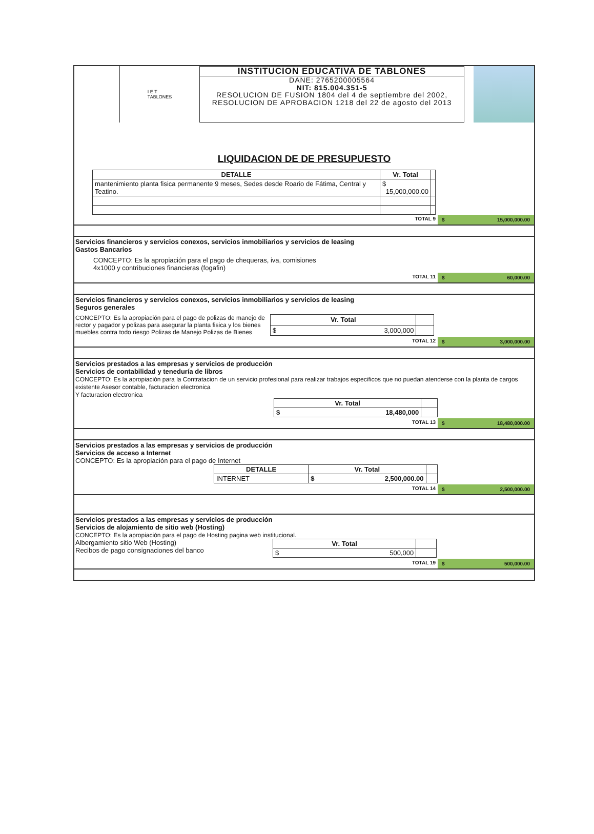I E T
TABLONES
INSTITUCION EDUCATIVA DE TABLONES
DANE: 2765200005564
NIT: 815.004.351-5
RESOLUCION DE FUSION 1804 del 4 de septiembre del 2002, RESOLUCION DE APROBACION 1218 del 22 de agosto del 2013
LIQUIDACION DE DE PRESUPUESTO
| DETALLE | Vr. Total | |
| --- | --- | --- |
| mantenimiento planta fisica permanente 9 meses, Sedes desde Roario de Fátima, Central y Teatino. | $ 15,000,000.00 | |
TOTAL 9 $ 15,000,000.00
Servicios financieros y servicios conexos, servicios inmobiliarios y servicios de leasing
Gastos Bancarios
CONCEPTO: Es la apropiación para el pago de chequeras, iva, comisiones
4x1000 y contribuciones financieras (fogafin)
TOTAL 11 $ 60,000.00
Servicios financieros y servicios conexos, servicios inmobiliarios y servicios de leasing
Seguros generales
CONCEPTO: Es la apropiación para el pago de polizas de manejo de rector y pagador y polizas para asegurar la planta fisica y los bienes muebles contra todo riesgo Polizas de Manejo Polizas de Bienes
| Vr. Total | |
| --- | --- |
| $ 3,000,000 | |
TOTAL 12 $ 3,000,000.00
Servicios prestados a las empresas y servicios de producción
Servicios de contabilidad y teneduría de libros
CONCEPTO: Es la apropiación para la Contratacion de un servicio profesional para realizar trabajos especificos que no puedan atenderse con la planta de cargos existente Asesor contable, facturacion electronica
Y facturacion electronica
| Vr. Total | |
| --- | --- |
| $ 18,480,000 | |
TOTAL 13 $ 18,480,000.00
Servicios prestados a las empresas y servicios de producción
Servicios de acceso a Internet
CONCEPTO: Es la apropiación para el pago de Internet
| DETALLE | Vr. Total | |
| --- | --- | --- |
| INTERNET | $ 2,500,000.00 | |
TOTAL 14 $ 2,500,000.00
Servicios prestados a las empresas y servicios de producción
Servicios de alojamiento de sitio web (Hosting)
CONCEPTO: Es la apropiación para el pago de Hosting pagina web institucional.
Albergamiento sitio Web (Hosting)
Recibos de pago consignaciones del banco
| Vr. Total | |
| --- | --- |
| $ 500,000 | |
TOTAL 19 $ 500,000.00